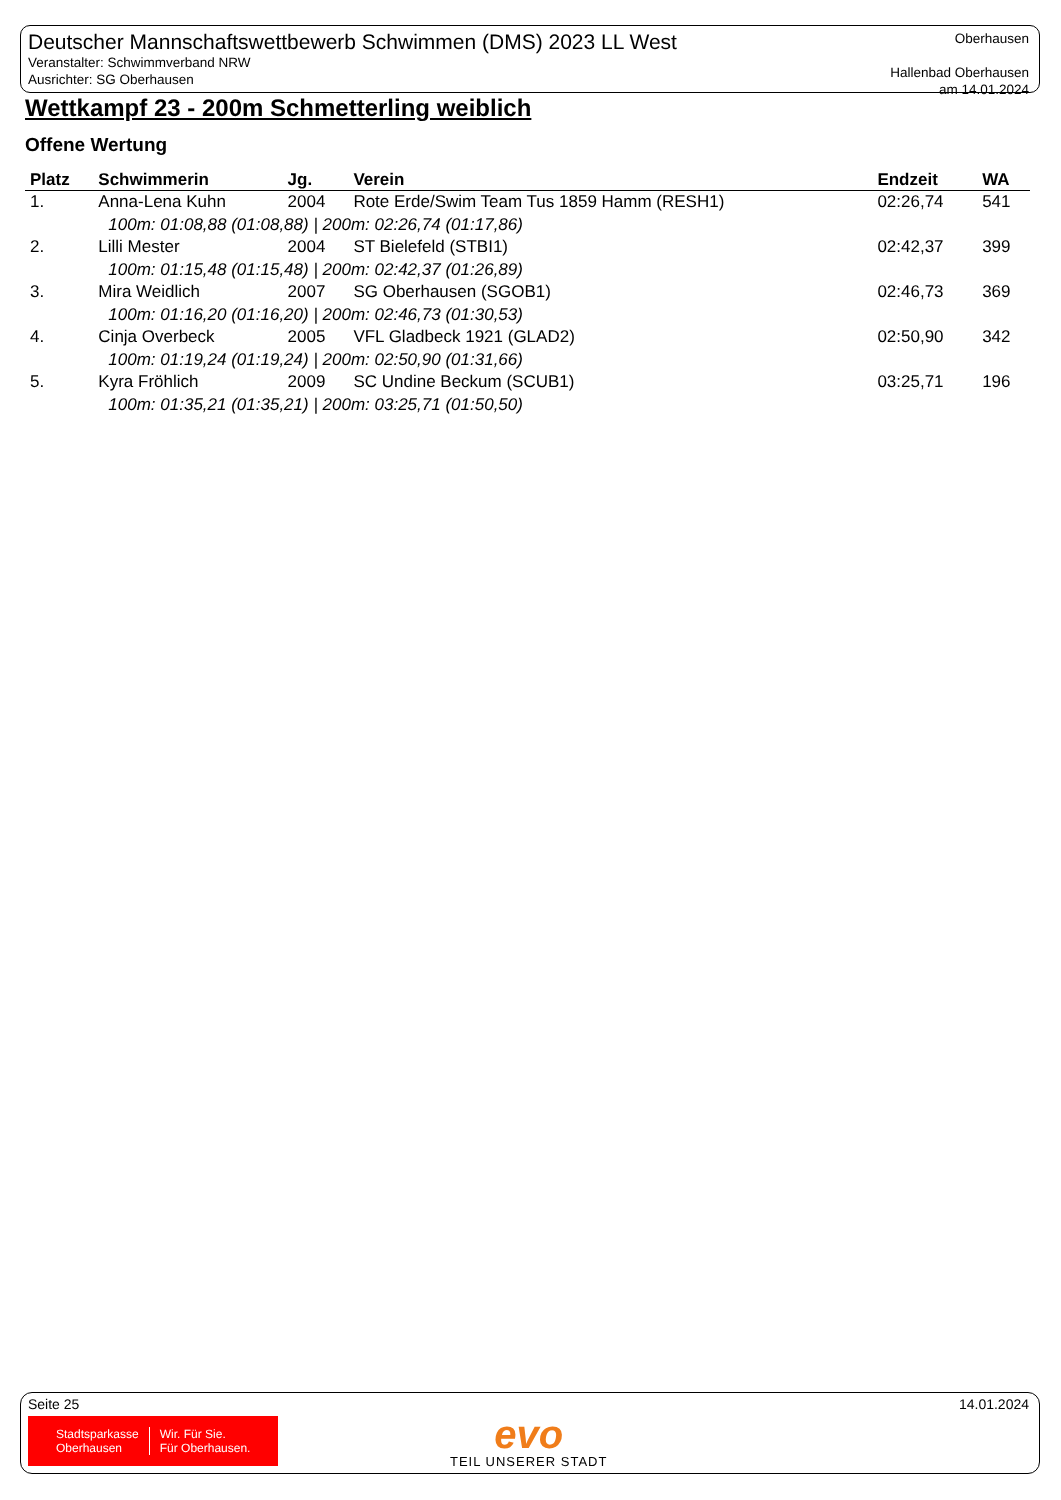Deutscher Mannschaftswettbewerb Schwimmen (DMS) 2023 LL West
Veranstalter: Schwimmverband NRW
Ausrichter: SG Oberhausen
Oberhausen
Hallenbad Oberhausen
am 14.01.2024
Wettkampf 23 - 200m Schmetterling weiblich
Offene Wertung
| Platz | Schwimmerin | Jg. | Verein | Endzeit | WA |
| --- | --- | --- | --- | --- | --- |
| 1. | Anna-Lena Kuhn | 2004 | Rote Erde/Swim Team Tus 1859 Hamm (RESH1) | 02:26,74 | 541 |
| | 100m: 01:08,88 (01:08,88) / 200m: 02:26,74 (01:17,86) | | | | |
| 2. | Lilli Mester | 2004 | ST Bielefeld (STBI1) | 02:42,37 | 399 |
| | 100m: 01:15,48 (01:15,48) / 200m: 02:42,37 (01:26,89) | | | | |
| 3. | Mira Weidlich | 2007 | SG Oberhausen (SGOB1) | 02:46,73 | 369 |
| | 100m: 01:16,20 (01:16,20) / 200m: 02:46,73 (01:30,53) | | | | |
| 4. | Cinja Overbeck | 2005 | VFL Gladbeck 1921 (GLAD2) | 02:50,90 | 342 |
| | 100m: 01:19,24 (01:19,24) / 200m: 02:50,90 (01:31,66) | | | | |
| 5. | Kyra Fröhlich | 2009 | SC Undine Beckum (SCUB1) | 03:25,71 | 196 |
| | 100m: 01:35,21 (01:35,21) / 200m: 03:25,71 (01:50,50) | | | | |
Seite 25 14.01.2024
Stadtsparkasse
Oberhausen Wir. Für Sie.
Für Oberhausen.
evo
TEIL UNSERER STADT